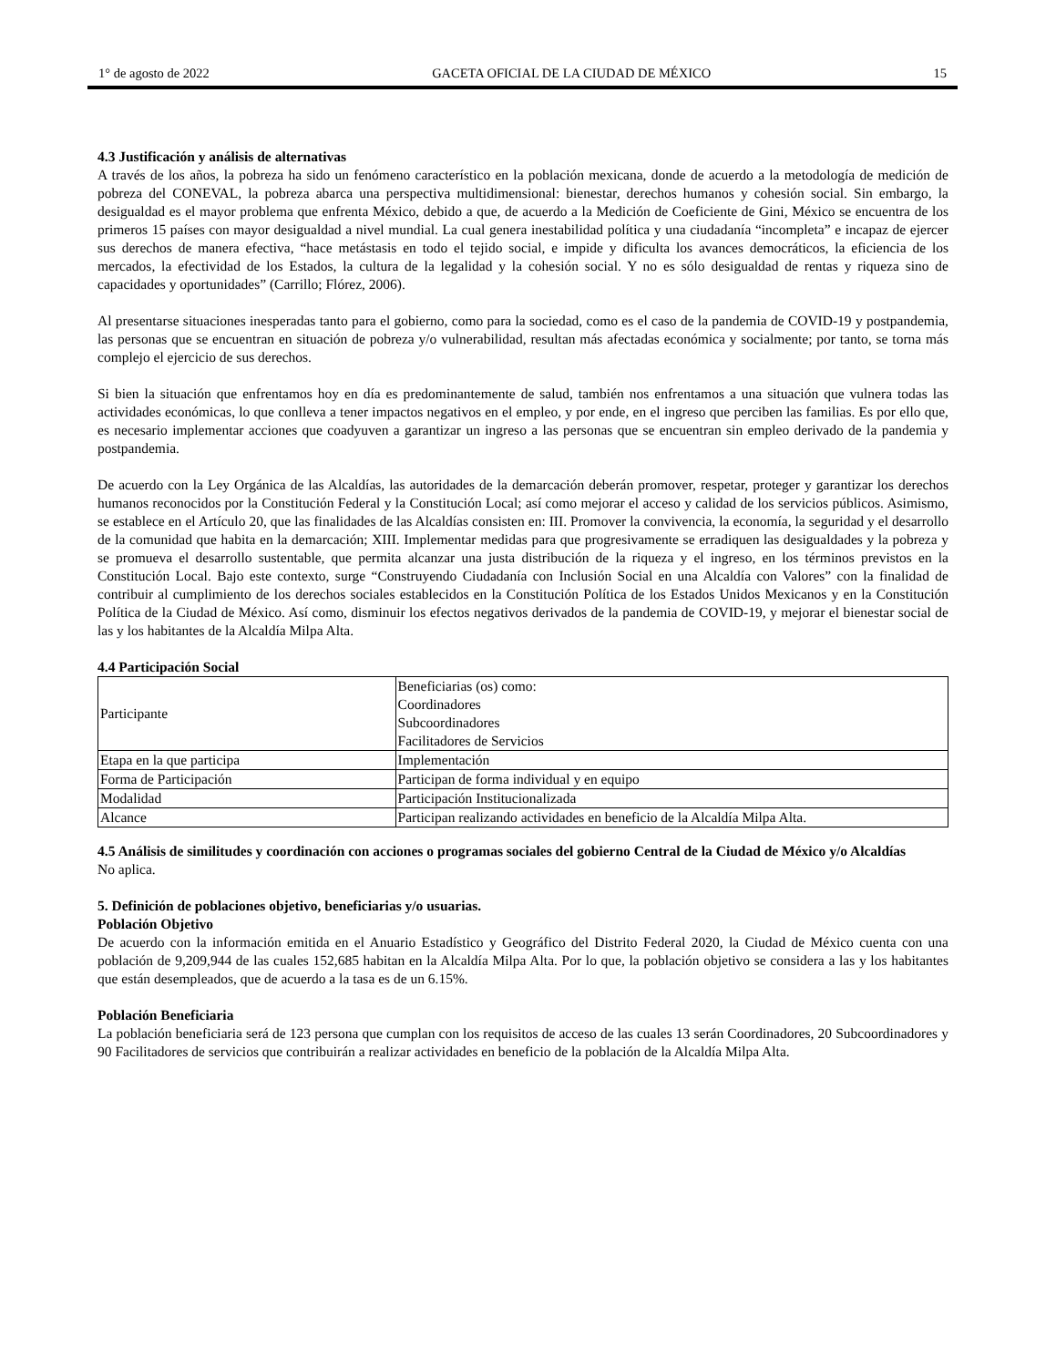1° de agosto de 2022 GACETA OFICIAL DE LA CIUDAD DE MÉXICO 15
4.3 Justificación y análisis de alternativas
A través de los años, la pobreza ha sido un fenómeno característico en la población mexicana, donde de acuerdo a la metodología de medición de pobreza del CONEVAL, la pobreza abarca una perspectiva multidimensional: bienestar, derechos humanos y cohesión social. Sin embargo, la desigualdad es el mayor problema que enfrenta México, debido a que, de acuerdo a la Medición de Coeficiente de Gini, México se encuentra de los primeros 15 países con mayor desigualdad a nivel mundial. La cual genera inestabilidad política y una ciudadanía “incompleta” e incapaz de ejercer sus derechos de manera efectiva, “hace metástasis en todo el tejido social, e impide y dificulta los avances democráticos, la eficiencia de los mercados, la efectividad de los Estados, la cultura de la legalidad y la cohesión social. Y no es sólo desigualdad de rentas y riqueza sino de capacidades y oportunidades” (Carrillo; Flórez, 2006).
Al presentarse situaciones inesperadas tanto para el gobierno, como para la sociedad, como es el caso de la pandemia de COVID-19 y postpandemia, las personas que se encuentran en situación de pobreza y/o vulnerabilidad, resultan más afectadas económica y socialmente; por tanto, se torna más complejo el ejercicio de sus derechos.
Si bien la situación que enfrentamos hoy en día es predominantemente de salud, también nos enfrentamos a una situación que vulnera todas las actividades económicas, lo que conlleva a tener impactos negativos en el empleo, y por ende, en el ingreso que perciben las familias. Es por ello que, es necesario implementar acciones que coadyuven a garantizar un ingreso a las personas que se encuentran sin empleo derivado de la pandemia y postpandemia.
De acuerdo con la Ley Orgánica de las Alcaldías, las autoridades de la demarcación deberán promover, respetar, proteger y garantizar los derechos humanos reconocidos por la Constitución Federal y la Constitución Local; así como mejorar el acceso y calidad de los servicios públicos. Asimismo, se establece en el Artículo 20, que las finalidades de las Alcaldías consisten en: III. Promover la convivencia, la economía, la seguridad y el desarrollo de la comunidad que habita en la demarcación; XIII. Implementar medidas para que progresivamente se erradiquen las desigualdades y la pobreza y se promueva el desarrollo sustentable, que permita alcanzar una justa distribución de la riqueza y el ingreso, en los términos previstos en la Constitución Local. Bajo este contexto, surge “Construyendo Ciudadanía con Inclusión Social en una Alcaldía con Valores” con la finalidad de contribuir al cumplimiento de los derechos sociales establecidos en la Constitución Política de los Estados Unidos Mexicanos y en la Constitución Política de la Ciudad de México. Así como, disminuir los efectos negativos derivados de la pandemia de COVID-19, y mejorar el bienestar social de las y los habitantes de la Alcaldía Milpa Alta.
4.4 Participación Social
| Participante | Beneficiarias (os) como: Coordinadores Subcoordinadores Facilitadores de Servicios |
| Etapa en la que participa | Implementación |
| Forma de Participación | Participan de forma individual y en equipo |
| Modalidad | Participación Institucionalizada |
| Alcance | Participan realizando actividades en beneficio de la Alcaldía Milpa Alta. |
4.5 Análisis de similitudes y coordinación con acciones o programas sociales del gobierno Central de la Ciudad de México y/o Alcaldías
No aplica.
5. Definición de poblaciones objetivo, beneficiarias y/o usuarias.
Población Objetivo
De acuerdo con la información emitida en el Anuario Estadístico y Geográfico del Distrito Federal 2020, la Ciudad de México cuenta con una población de 9,209,944 de las cuales 152,685 habitan en la Alcaldía Milpa Alta. Por lo que, la población objetivo se considera a las y los habitantes que están desempleados, que de acuerdo a la tasa es de un 6.15%.
Población Beneficiaria
La población beneficiaria será de 123 persona que cumplan con los requisitos de acceso de las cuales 13 serán Coordinadores, 20 Subcoordinadores y 90 Facilitadores de servicios que contribuirán a realizar actividades en beneficio de la población de la Alcaldía Milpa Alta.